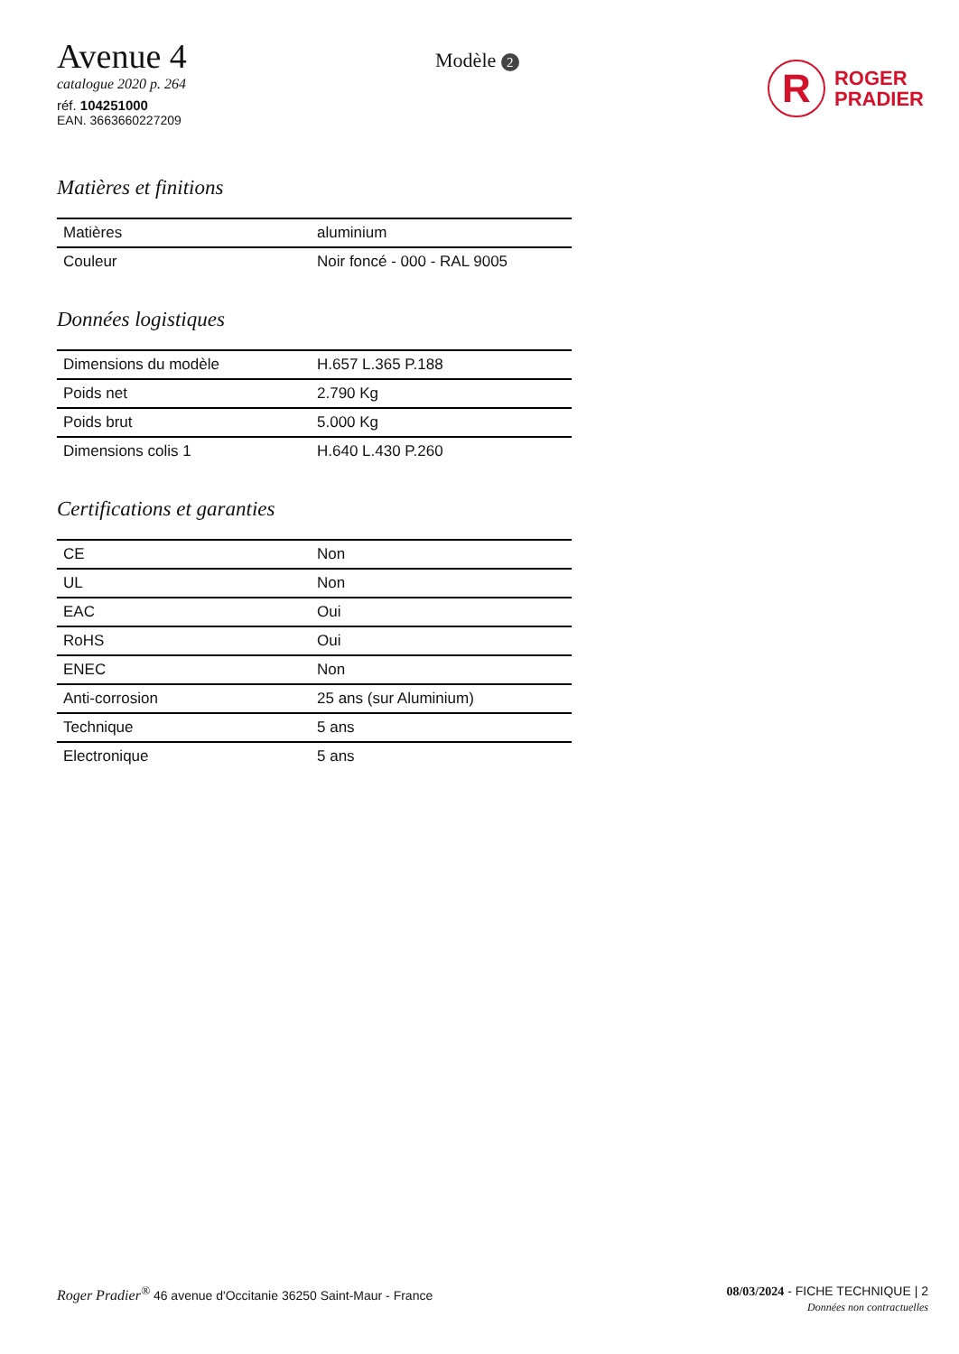Avenue 4
catalogue 2020 p. 264
réf. 104251000
EAN. 3663660227209
Modèle 2
R
ROGER
PRADIER
Matières et finitions
| Matières | aluminium |
| Couleur | Noir foncé - 000 - RAL 9005 |
Données logistiques
| Dimensions du modèle | H.657 L.365 P.188 |
| Poids net | 2.790 Kg |
| Poids brut | 5.000 Kg |
| Dimensions colis 1 | H.640 L.430 P.260 |
Certifications et garanties
| CE | Non |
| UL | Non |
| EAC | Oui |
| RoHS | Oui |
| ENEC | Non |
| Anti-corrosion | 25 ans (sur Aluminium) |
| Technique | 5 ans |
| Electronique | 5 ans |
Roger Pradier<sup>®</sup> 46 avenue d'Occitanie 36250 Saint-Maur - France
08/03/2024 - FICHE TECHNIQUE | 2
Données non contractuelles